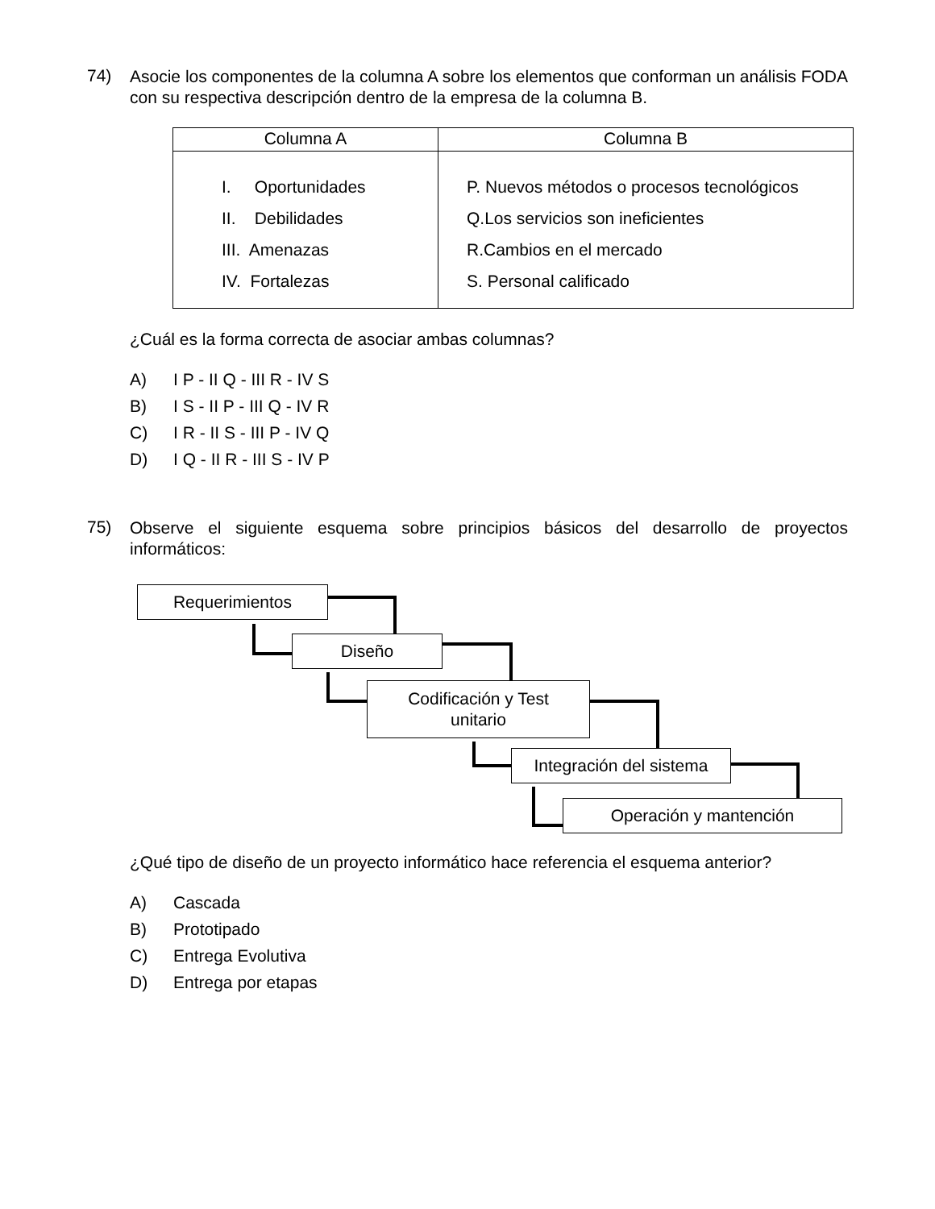74)
Asocie los componentes de la columna A sobre los elementos que conforman un análisis FODA con su respectiva descripción dentro de la empresa de la columna B.
| Columna A | Columna B |
| --- | --- |
| I. Oportunidades II. Debilidades III. Amenazas IV. Fortalezas | P. Nuevos métodos o procesos tecnológicos Q.Los servicios son ineficientes R.Cambios en el mercado S. Personal calificado |
¿Cuál es la forma correcta de asociar ambas columnas?
A) I P - II Q - III R - IV S
B) I S - II P - III Q - IV R
C) I R - II S - III P - IV Q
D) I Q - II R - III S - IV P
75)
Observe el siguiente esquema sobre principios básicos del desarrollo de proyectos informáticos:
Requerimientos
Diseño
Codificación y Test
unitario
Integración del sistema
Operación y mantención
¿Qué tipo de diseño de un proyecto informático hace referencia el esquema anterior?
A) Cascada
B) Prototipado
C) Entrega Evolutiva
D) Entrega por etapas